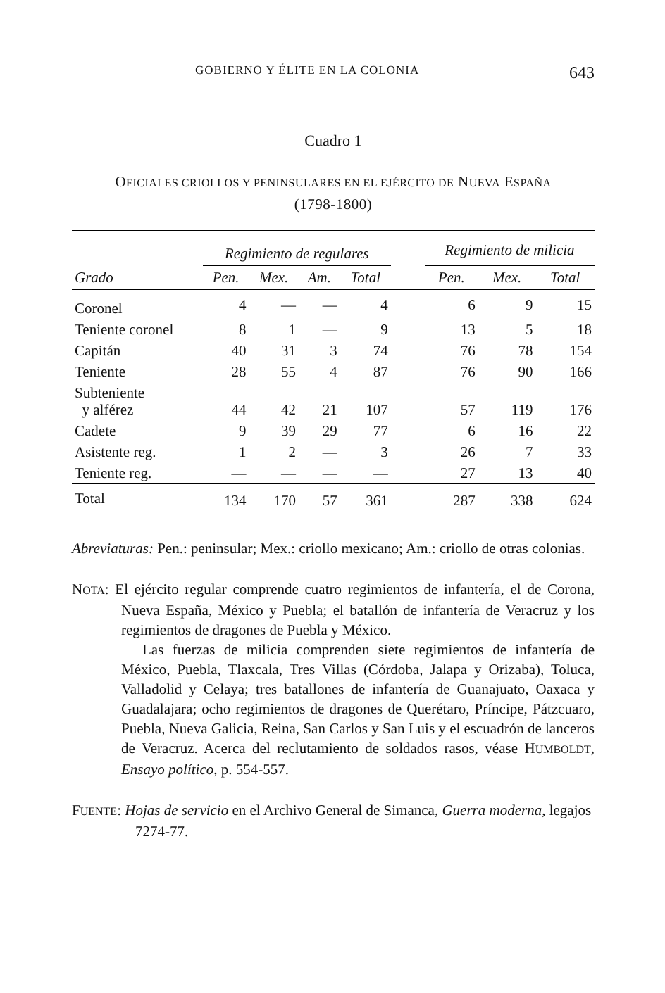GOBIERNO Y ÉLITE EN LA COLONIA 643
Cuadro 1
OFICIALES CRIOLLOS Y PENINSULARES EN EL EJÉRCITO DE NUEVA ESPAÑA
(1798-1800)
| Grado | Regimiento de regulares | | | | | Regimiento de milicia | | |
| --- | --- | --- | --- | --- | --- | --- | --- | --- |
| | Pen. | Mex. | Am. | Total | | Pen. | Mex. | Total |
| Coronel | 4 | — | — | 4 | | 6 | 9 | 15 |
| Teniente coronel | 8 | 1 | — | 9 | | 13 | 5 | 18 |
| Capitán | 40 | 31 | 3 | 74 | | 76 | 78 | 154 |
| Teniente | 28 | 55 | 4 | 87 | | 76 | 90 | 166 |
| Subteniente y alférez | 44 | 42 | 21 | 107 | | 57 | 119 | 176 |
| Cadete | 9 | 39 | 29 | 77 | | 6 | 16 | 22 |
| Asistente reg. | 1 | 2 | — | 3 | | 26 | 7 | 33 |
| Teniente reg. | — | — | — | — | | 27 | 13 | 40 |
| Total | 134 | 170 | 57 | 361 | | 287 | 338 | 624 |
Abreviaturas: Pen.: peninsular; Mex.: criollo mexicano; Am.: criollo de otras colonias.
NOTA: El ejército regular comprende cuatro regimientos de infantería, el de Corona, Nueva España, México y Puebla; el batallón de infantería de Veracruz y los regimientos de dragones de Puebla y México.
Las fuerzas de milicia comprenden siete regimientos de infantería de México, Puebla, Tlaxcala, Tres Villas (Córdoba, Jalapa y Orizaba), Toluca, Valladolid y Celaya; tres batallones de infantería de Guanajuato, Oaxaca y Guadalajara; ocho regimientos de dragones de Querétaro, Príncipe, Pátzcuaro, Puebla, Nueva Galicia, Reina, San Carlos y San Luis y el escuadrón de lanceros de Veracruz. Acerca del reclutamiento de soldados rasos, véase HUMBOLDT, Ensayo político, p. 554-557.
FUENTE: Hojas de servicio en el Archivo General de Simanca, Guerra moderna, legajos 7274-77.